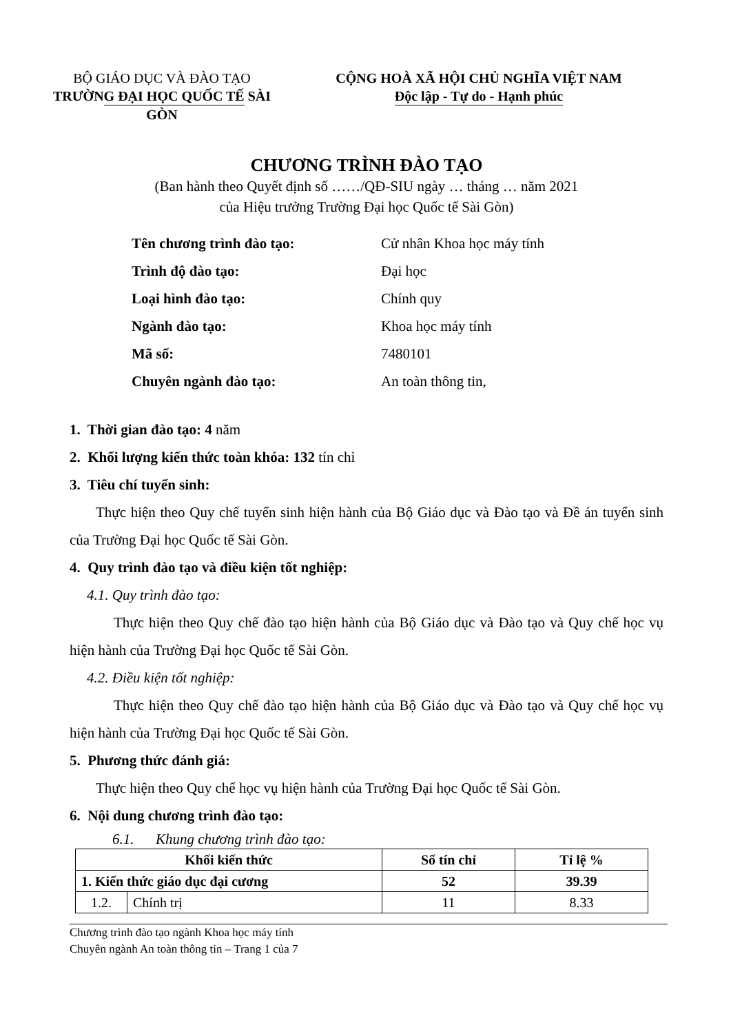BỘ GIÁO DỤC VÀ ĐÀO TẠO
TRƯỜNG ĐẠI HỌC QUỐC TẾ SÀI GÒN
CỘNG HOÀ XÃ HỘI CHỦ NGHĨA VIỆT NAM
Độc lập - Tự do - Hạnh phúc
CHƯƠNG TRÌNH ĐÀO TẠO
(Ban hành theo Quyết định số ……/QĐ-SIU ngày … tháng … năm 2021
của Hiệu trưởng Trường Đại học Quốc tế Sài Gòn)
Tên chương trình đào tạo: Cử nhân Khoa học máy tính
Trình độ đào tạo: Đại học
Loại hình đào tạo: Chính quy
Ngành đào tạo: Khoa học máy tính
Mã số: 7480101
Chuyên ngành đào tạo: An toàn thông tin,
1. Thời gian đào tạo: 4 năm
2. Khối lượng kiến thức toàn khóa: 132 tín chỉ
3. Tiêu chí tuyển sinh:
Thực hiện theo Quy chế tuyển sinh hiện hành của Bộ Giáo dục và Đào tạo và Đề án tuyển sinh của Trường Đại học Quốc tế Sài Gòn.
4. Quy trình đào tạo và điều kiện tốt nghiệp:
4.1. Quy trình đào tạo:
Thực hiện theo Quy chế đào tạo hiện hành của Bộ Giáo dục và Đào tạo và Quy chế học vụ hiện hành của Trường Đại học Quốc tế Sài Gòn.
4.2. Điều kiện tốt nghiệp:
Thực hiện theo Quy chế đào tạo hiện hành của Bộ Giáo dục và Đào tạo và Quy chế học vụ hiện hành của Trường Đại học Quốc tế Sài Gòn.
5. Phương thức đánh giá:
Thực hiện theo Quy chế học vụ hiện hành của Trường Đại học Quốc tế Sài Gòn.
6. Nội dung chương trình đào tạo:
6.1. Khung chương trình đào tạo:
| Khối kiến thức | | Số tín chỉ | Tỉ lệ % |
| --- | --- | --- | --- |
| 1. Kiến thức giáo dục đại cương | | 52 | 39.39 |
| 1.2. | Chính trị | 11 | 8.33 |
Chương trình đào tạo ngành Khoa học máy tính
Chuyên ngành An toàn thông tin – Trang 1 của 7